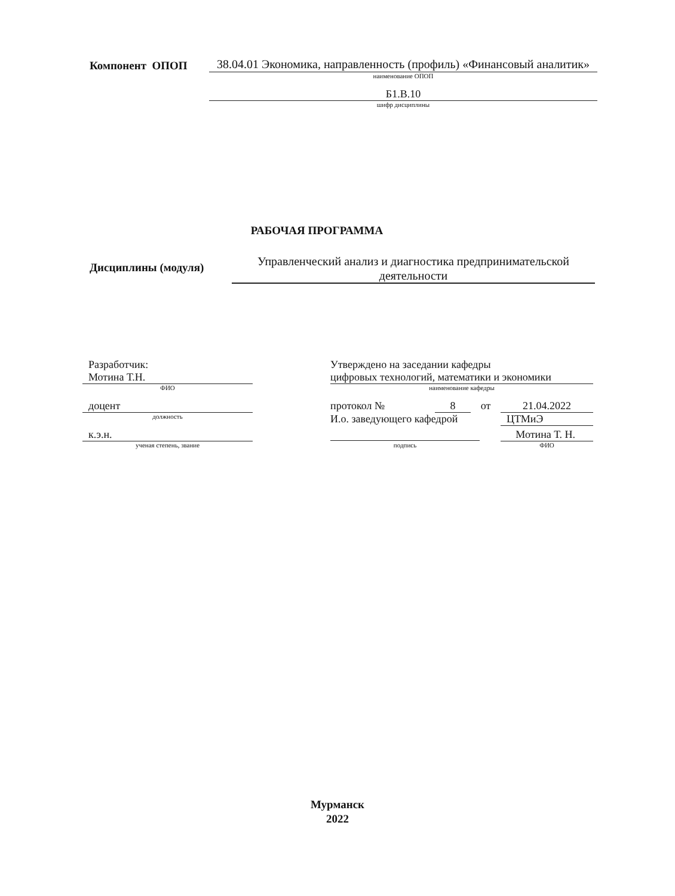Компонент ОПОП
38.04.01 Экономика, направленность (профиль) «Финансовый аналитик»
наименование ОПОП
Б1.В.10
шифр дисциплины
РАБОЧАЯ ПРОГРАММА
Дисциплины (модуля)
Управленческий анализ и диагностика предпринимательской деятельности
Разработчик:
Мотина Т.Н.
ФИО
доцент
должность
к.э.н.
ученая степень, звание
Утверждено на заседании кафедры
цифровых технологий, математики и экономики
наименование кафедры
протокол № 8 от 21.04.2022
И.о. заведующего кафедрой ЦТМиЭ
Мотина Т. Н.
подпись ФИО
Мурманск
2022